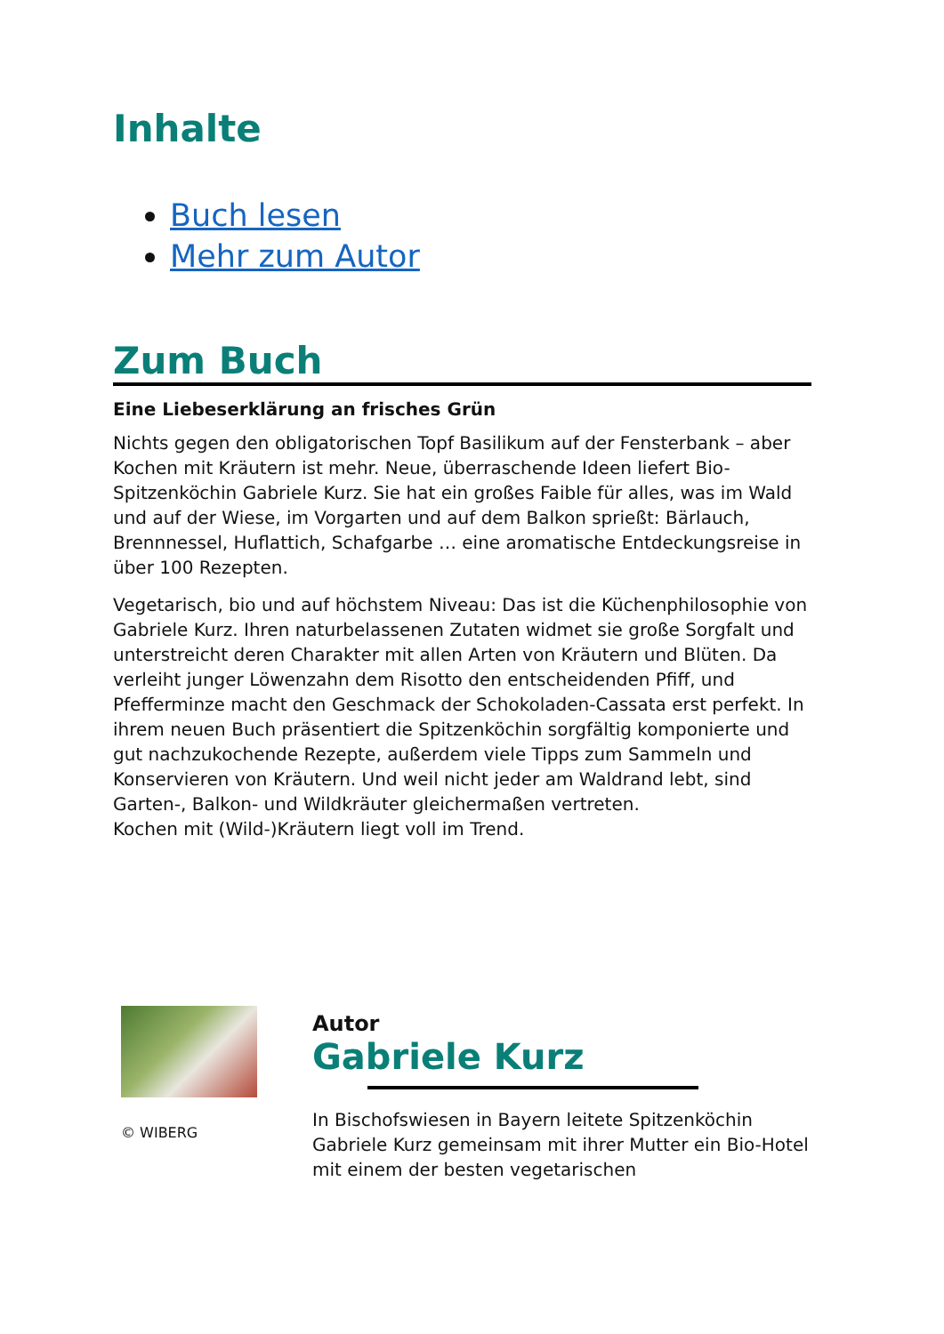Inhalte
Buch lesen
Mehr zum Autor
Zum Buch
Eine Liebeserklärung an frisches Grün
Nichts gegen den obligatorischen Topf Basilikum auf der Fensterbank – aber Kochen mit Kräutern ist mehr. Neue, überraschende Ideen liefert Bio-Spitzenköchin Gabriele Kurz. Sie hat ein großes Faible für alles, was im Wald und auf der Wiese, im Vorgarten und auf dem Balkon sprießt: Bärlauch, Brennnessel, Huflattich, Schafgarbe … eine aromatische Entdeckungsreise in über 100 Rezepten.
Vegetarisch, bio und auf höchstem Niveau: Das ist die Küchenphilosophie von Gabriele Kurz. Ihren naturbelassenen Zutaten widmet sie große Sorgfalt und unterstreicht deren Charakter mit allen Arten von Kräutern und Blüten. Da verleiht junger Löwenzahn dem Risotto den entscheidenden Pfiff, und Pfefferminze macht den Geschmack der Schokoladen-Cassata erst perfekt. In ihrem neuen Buch präsentiert die Spitzenköchin sorgfältig komponierte und gut nachzukochende Rezepte, außerdem viele Tipps zum Sammeln und Konservieren von Kräutern. Und weil nicht jeder am Waldrand lebt, sind Garten-, Balkon- und Wildkräuter gleichermaßen vertreten.
Kochen mit (Wild-)Kräutern liegt voll im Trend.
© WIBERG
Autor
Gabriele Kurz
In Bischofswiesen in Bayern leitete Spitzenköchin Gabriele Kurz gemeinsam mit ihrer Mutter ein Bio-Hotel mit einem der besten vegetarischen